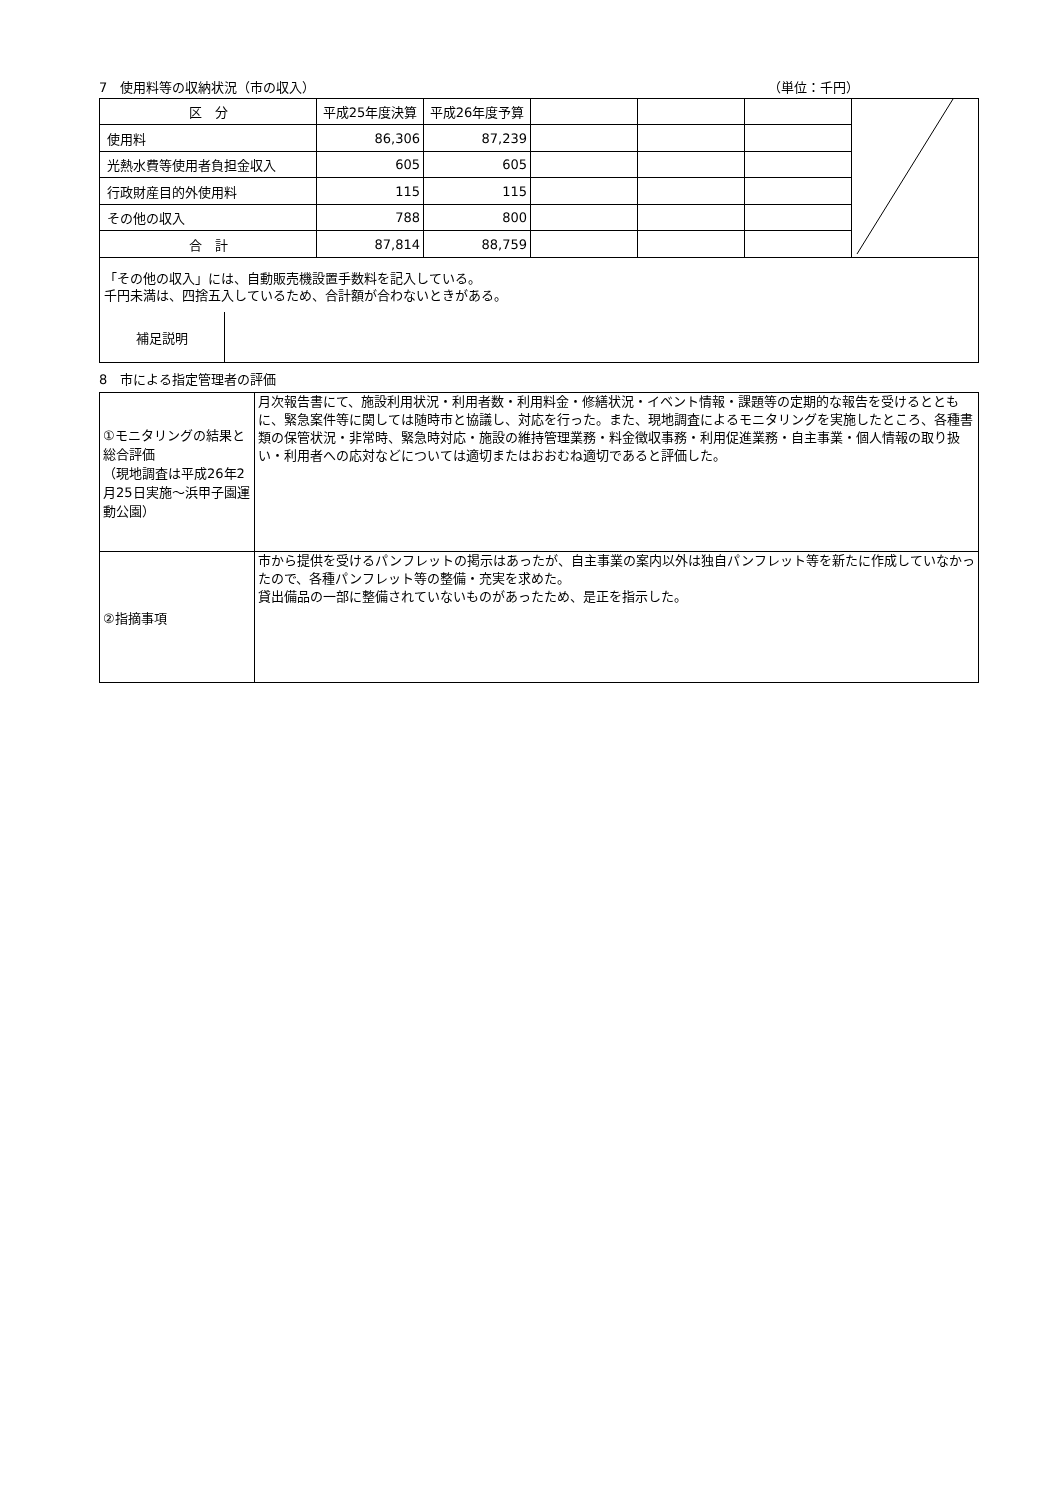7　使用料等の収納状況（市の収入） （単位：千円）
| 区 分 | 平成25年度決算 | 平成26年度予算 | | | | |
| 使用料 | 86,306 | 87,239 | | | | |
| 光熱水費等使用者負担金収入 | 605 | 605 | | | | |
| 行政財産目的外使用料 | 115 | 115 | | | | |
| その他の収入 | 788 | 800 | | | | |
| 合 計 | 87,814 | 88,759 | | | | |
「その他の収入」には、自動販売機設置手数料を記入している。
千円未満は、四捨五入しているため、合計額が合わないときがある。
| 補足説明 | |
8　市による指定管理者の評価
| ①モニタリングの結果と総合評価 （現地調査は平成26年2月25日実施～浜甲子園運動公園） | 月次報告書にて、施設利用状況・利用者数・利用料金・修繕状況・イベント情報・課題等の定期的な報告を受けるとともに、緊急案件等に関しては随時市と協議し、対応を行った。また、現地調査によるモニタリングを実施したところ、各種書類の保管状況・非常時、緊急時対応・施設の維持管理業務・料金徴収事務・利用促進業務・自主事業・個人情報の取り扱い・利用者への応対などについては適切またはおおむね適切であると評価した。 |
| ②指摘事項 | 市から提供を受けるパンフレットの掲示はあったが、自主事業の案内以外は独自パンフレット等を新たに作成していなかったので、各種パンフレット等の整備・充実を求めた。 貸出備品の一部に整備されていないものがあったため、是正を指示した。 |